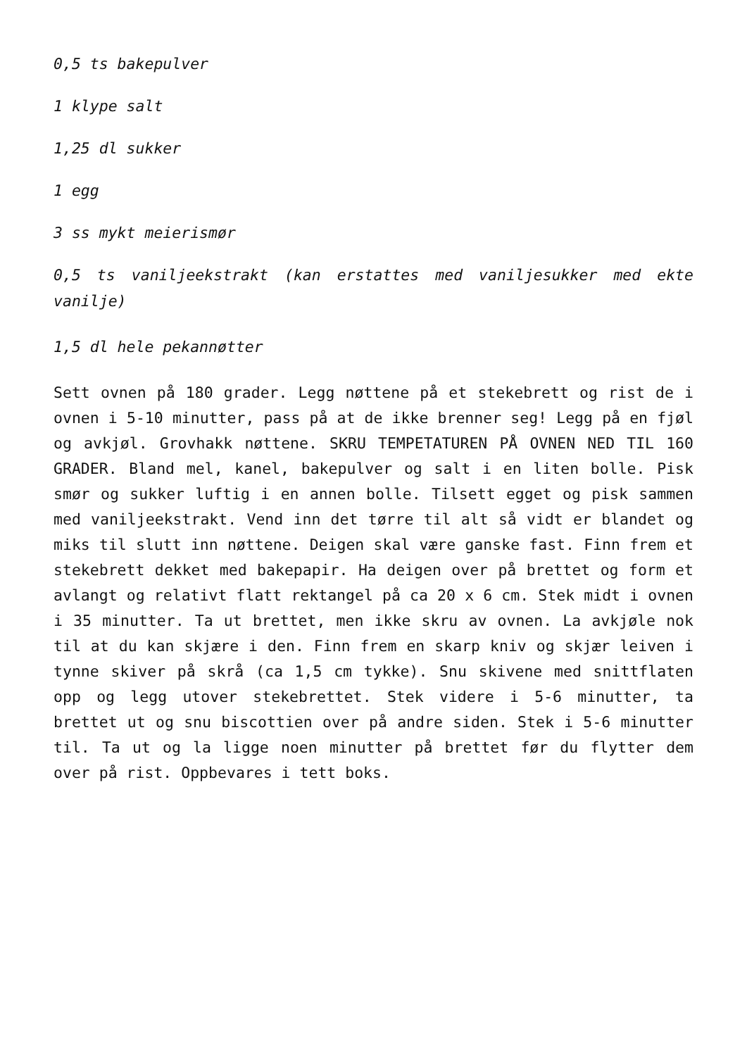0,5 ts bakepulver
1 klype salt
1,25 dl sukker
1 egg
3 ss mykt meierismør
0,5 ts vaniljeekstrakt (kan erstattes med vaniljesukker med ekte vanilje)
1,5 dl hele pekannøtter
Sett ovnen på 180 grader. Legg nøttene på et stekebrett og rist de i ovnen i 5-10 minutter, pass på at de ikke brenner seg! Legg på en fjøl og avkjøl. Grovhakk nøttene. SKRU TEMPETATUREN PÅ OVNEN NED TIL 160 GRADER. Bland mel, kanel, bakepulver og salt i en liten bolle. Pisk smør og sukker luftig i en annen bolle. Tilsett egget og pisk sammen med vaniljeekstrakt. Vend inn det tørre til alt så vidt er blandet og miks til slutt inn nøttene. Deigen skal være ganske fast. Finn frem et stekebrett dekket med bakepapir. Ha deigen over på brettet og form et avlangt og relativt flatt rektangel på ca 20 x 6 cm. Stek midt i ovnen i 35 minutter. Ta ut brettet, men ikke skru av ovnen. La avkjøle nok til at du kan skjære i den. Finn frem en skarp kniv og skjær leiven i tynne skiver på skrå (ca 1,5 cm tykke). Snu skivene med snittflaten opp og legg utover stekebrettet. Stek videre i 5-6 minutter, ta brettet ut og snu biscottien over på andre siden. Stek i 5-6 minutter til. Ta ut og la ligge noen minutter på brettet før du flytter dem over på rist. Oppbevares i tett boks.